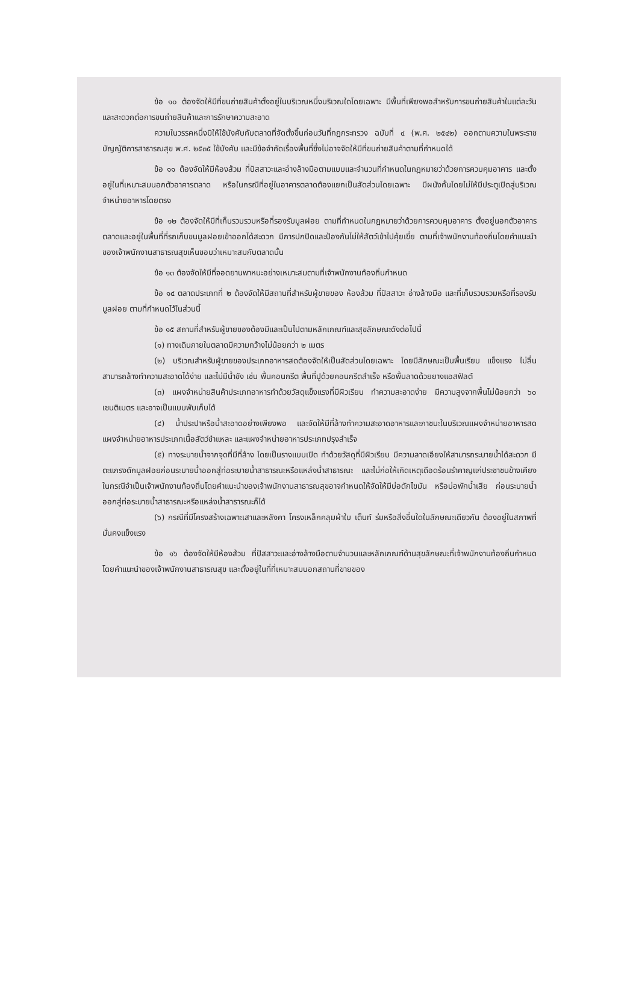ข้อ ๑๐ ต้องจัดให้มีที่ขนถ่ายสินค้าตั้งอยู่ในบริเวณหนึ่งบริเวณใดโดยเฉพาะ มีพื้นที่เพียงพอสำหรับการขนถ่ายสินค้าในแต่ละวัน และสะดวกต่อการขนถ่ายสินค้าและการรักษาความสะอาด
ความในวรรคหนึ่งมิให้ใช้บังคับกับตลาดที่จัดตั้งขึ้นก่อนวันที่กฎกระทรวง ฉบับที่ ๔ (พ.ศ. ๒๕๔๒) ออกตามความในพระราชบัญญัติการสาธารณสุข พ.ศ. ๒๕๓๕ ใช้บังคับ และมีข้อจำกัดเรื่องพื้นที่ซึ่งไม่อาจจัดให้มีที่ขนถ่ายสินค้าตามที่กำหนดได้
ข้อ ๑๑ ต้องจัดให้มีห้องส้วม ที่ปัสสาวะและอ่างล้างมือตามแบบและจำนวนที่กำหนดในกฎหมายว่าด้วยการควบคุมอาคาร และตั้งอยู่ในที่เหมาะสมนอกตัวอาคารตลาด หรือในกรณีที่อยู่ในอาคารตลาดต้องแยกเป็นสัดส่วนโดยเฉพาะ มีผนังกั้นโดยไม่ให้มีประตูเปิดสู่บริเวณจำหน่ายอาหารโดยตรง
ข้อ ๑๒ ต้องจัดให้มีที่เก็บรวบรวมหรือที่รองรับมูลฝอย ตามที่กำหนดในกฎหมายว่าด้วยการควบคุมอาคาร ตั้งอยู่นอกตัวอาคารตลาดและอยู่ในพื้นที่ที่รถเก็บขนมูลฝอยเข้าออกได้สะดวก มีการปกปิดและป้องกันไม่ให้สัตว์เข้าไปคุ้ยเขี่ย ตามที่เจ้าพนักงานท้องถิ่นโดยคำแนะนำของเจ้าพนักงานสาธารณสุขเห็นชอบว่าเหมาะสมกับตลาดนั้น
ข้อ ๑๓ ต้องจัดให้มีที่จอดยานพาหนะอย่างเหมาะสมตามที่เจ้าพนักงานท้องถิ่นกำหนด
ข้อ ๑๔ ตลาดประเภทที่ ๒ ต้องจัดให้มีสถานที่สำหรับผู้ขายของ ห้องส้วม ที่ปัสสาวะ อ่างล้างมือ และที่เก็บรวบรวมหรือที่รองรับมูลฝอย ตามที่กำหนดไว้ในส่วนนี้
ข้อ ๑๕ สถานที่สำหรับผู้ขายของต้องมีและเป็นไปตามหลักเกณฑ์และสุขลักษณะดังต่อไปนี้
(๑) ทางเดินภายในตลาดมีความกว้างไม่น้อยกว่า ๒ เมตร
(๒) บริเวณสำหรับผู้ขายของประเภทอาหารสดต้องจัดให้เป็นสัดส่วนโดยเฉพาะ โดยมีลักษณะเป็นพื้นเรียบ แข็งแรง ไม่ลื่น สามารถล้างทำความสะอาดได้ง่าย และไม่มีน้ำขัง เช่น พื้นคอนกรีต พื้นที่ปูด้วยคอนกรีตสำเร็จ หรือพื้นลาดด้วยยางแอสฟัลต์
(๓) แผงจำหน่ายสินค้าประเภทอาหารทำด้วยวัสดุแข็งแรงที่มีผิวเรียบ ทำความสะอาดง่าย มีความสูงจากพื้นไม่น้อยกว่า ๖๐ เซนติเมตร และอาจเป็นแบบพับเก็บได้
(๔) น้ำประปาหรือน้ำสะอาดอย่างเพียงพอ และจัดให้มีที่ล้างทำความสะอาดอาหารและภาชนะในบริเวณแผงจำหน่ายอาหารสด แผงจำหน่ายอาหารประเภทเนื้อสัตว์ชำแหละ และแผงจำหน่ายอาหารประเภทปรุงสำเร็จ
(๕) ทางระบายน้ำจากจุดที่มีที่ล้าง โดยเป็นรางแบบเปิด ทำด้วยวัสดุที่มีผิวเรียบ มีความลาดเอียงให้สามารถระบายน้ำได้สะดวก มีตะแกรงดักมูลฝอยก่อนระบายน้ำออกสู่ท่อระบายน้ำสาธารณะหรือแหล่งน้ำสาธารณะ และไม่ก่อให้เกิดเหตุเดือดร้อนรำคาญแก่ประชาชนข้างเคียง ในกรณีจำเป็นเจ้าพนักงานท้องถิ่นโดยคำแนะนำของเจ้าพนักงานสาธารณสุขอาจกำหนดให้จัดให้มีบ่อดักไขมัน หรือบ่อพักน้ำเสีย ก่อนระบายน้ำออกสู่ท่อระบายน้ำสาธารณะหรือแหล่งน้ำสาธารณะก็ได้
(๖) กรณีที่มีโครงสร้างเฉพาะเสาและหลังคา โครงเหล็กคลุมผ้าใบ เต็นท์ ร่มหรือสิ่งอื่นใดในลักษณะเดียวกัน ต้องอยู่ในสภาพที่มั่นคงแข็งแรง
ข้อ ๑๖ ต้องจัดให้มีห้องส้วม ที่ปัสสาวะและอ่างล้างมือตามจำนวนและหลักเกณฑ์ด้านสุขลักษณะที่เจ้าพนักงานท้องถิ่นกำหนดโดยคำแนะนำของเจ้าพนักงานสาธารณสุข และตั้งอยู่ในที่ที่เหมาะสมนอกสถานที่ขายของ